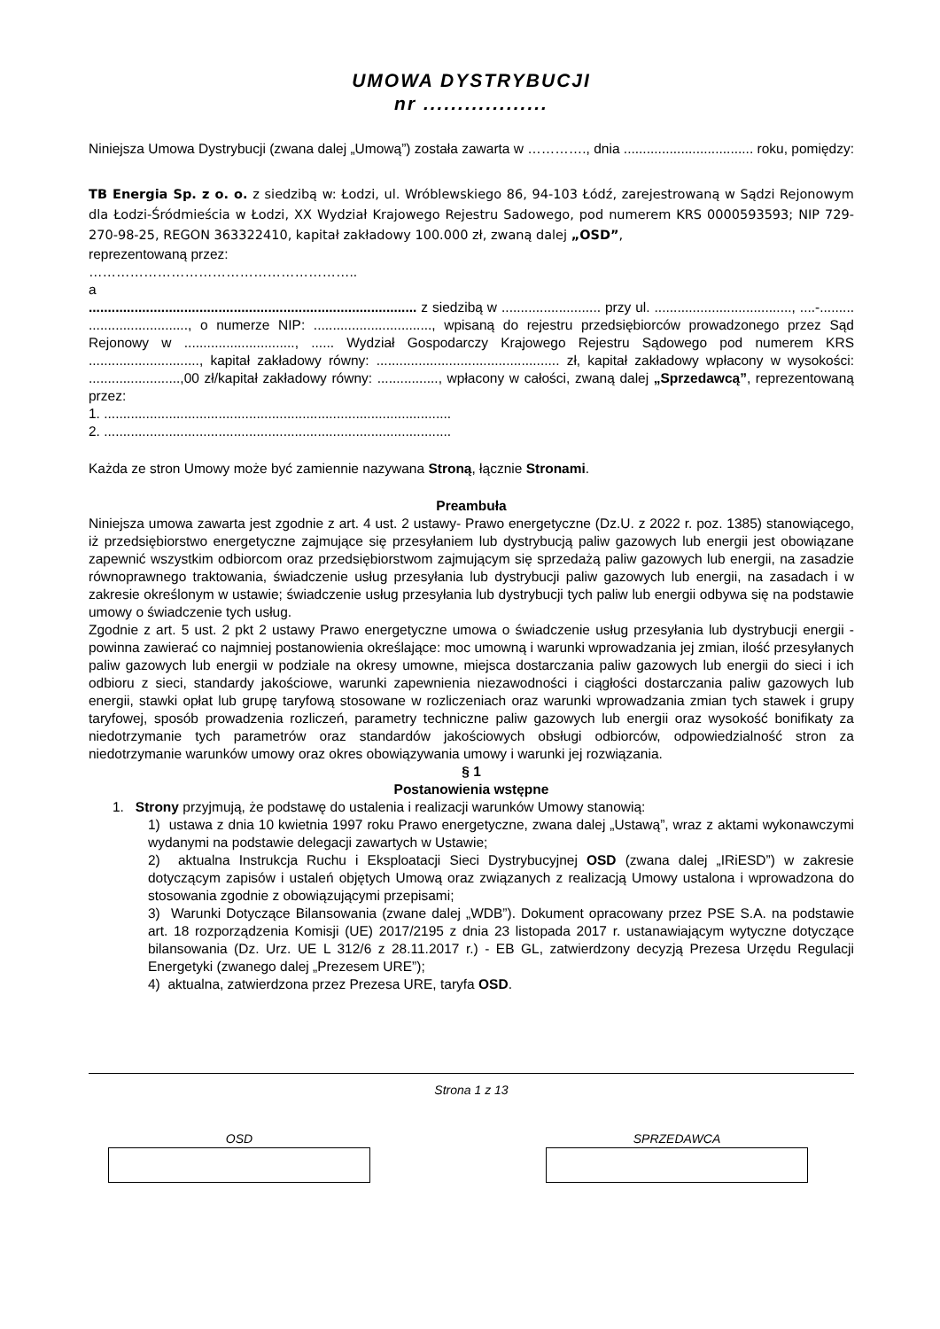UMOWA DYSTRYBUCJI
nr ..................
Niniejsza Umowa Dystrybucji (zwana dalej „Umową”) została zawarta w …………., dnia .................................. roku, pomiędzy:
TB Energia Sp. z o. o. z siedzibą w: Łodzi, ul. Wróblewskiego 86, 94-103 Łódź, zarejestrowaną w Sądzi Rejonowym dla Łodzi-Śródmieścia w Łodzi, XX Wydział Krajowego Rejestru Sadowego, pod numerem KRS 0000593593; NIP 729-270-98-25, REGON 363322410, kapitał zakładowy 100.000 zł, zwaną dalej „OSD”,
reprezentowaną przez:
…………………………………………………..
a
...................................................................................... z siedzibą w .......................... przy ul. ...................................., ....-......... .........................., o numerze NIP: ..............................., wpisaną do rejestru przedsiębiorców prowadzonego przez Sąd Rejonowy w ............................., ...... Wydział Gospodarczy Krajowego Rejestru Sądowego pod numerem KRS ............................., kapitał zakładowy równy: ................................................ zł, kapitał zakładowy wpłacony w wysokości: ........................,00 zł/kapitał zakładowy równy: ................, wpłacony w całości, zwaną dalej „Sprzedawcą”, reprezentowaną przez:
1. ...........................................................................................
2. ...........................................................................................
Każda ze stron Umowy może być zamiennie nazywana Stroną, łącznie Stronami.
Preambuła
Niniejsza umowa zawarta jest zgodnie z art. 4 ust. 2 ustawy- Prawo energetyczne (Dz.U. z 2022 r. poz. 1385) stanowiącego, iż przedsiębiorstwo energetyczne zajmujące się przesyłaniem lub dystrybucją paliw gazowych lub energii jest obowiązane zapewnić wszystkim odbiorcom oraz przedsiębiorstwom zajmującym się sprzedażą paliw gazowych lub energii, na zasadzie równoprawnego traktowania, świadczenie usług przesyłania lub dystrybucji paliw gazowych lub energii, na zasadach i w zakresie określonym w ustawie; świadczenie usług przesyłania lub dystrybucji tych paliw lub energii odbywa się na podstawie umowy o świadczenie tych usług.
Zgodnie z art. 5 ust. 2 pkt 2 ustawy Prawo energetyczne umowa o świadczenie usług przesyłania lub dystrybucji energii - powinna zawierać co najmniej postanowienia określające: moc umowną i warunki wprowadzania jej zmian, ilość przesyłanych paliw gazowych lub energii w podziale na okresy umowne, miejsca dostarczania paliw gazowych lub energii do sieci i ich odbioru z sieci, standardy jakościowe, warunki zapewnienia niezawodności i ciągłości dostarczania paliw gazowych lub energii, stawki opłat lub grupę taryfową stosowane w rozliczeniach oraz warunki wprowadzania zmian tych stawek i grupy taryfowej, sposób prowadzenia rozliczeń, parametry techniczne paliw gazowych lub energii oraz wysokość bonifikaty za niedotrzymanie tych parametrów oraz standardów jakościowych obsługi odbiorców, odpowiedzialność stron za niedotrzymanie warunków umowy oraz okres obowiązywania umowy i warunki jej rozwiązania.
§ 1
Postanowienia wstępne
1. Strony przyjmują, że podstawę do ustalenia i realizacji warunków Umowy stanowią:
1) ustawa z dnia 10 kwietnia 1997 roku Prawo energetyczne, zwana dalej „Ustawą”, wraz z aktami wykonawczymi wydanymi na podstawie delegacji zawartych w Ustawie;
2) aktualna Instrukcja Ruchu i Eksploatacji Sieci Dystrybucyjnej OSD (zwana dalej „IRiESD”) w zakresie dotyczącym zapisów i ustaleń objętych Umową oraz związanych z realizacją Umowy ustalona i wprowadzona do stosowania zgodnie z obowiązującymi przepisami;
3) Warunki Dotyczące Bilansowania (zwane dalej „WDB”). Dokument opracowany przez PSE S.A. na podstawie art. 18 rozporządzenia Komisji (UE) 2017/2195 z dnia 23 listopada 2017 r. ustanawiającym wytyczne dotyczące bilansowania (Dz. Urz. UE L 312/6 z 28.11.2017 r.) - EB GL, zatwierdzony decyzją Prezesa Urzędu Regulacji Energetyki (zwanego dalej „Prezesem URE”);
4) aktualna, zatwierdzona przez Prezesa URE, taryfa OSD.
Strona 1 z 13
OSD SPRZEDAWCA